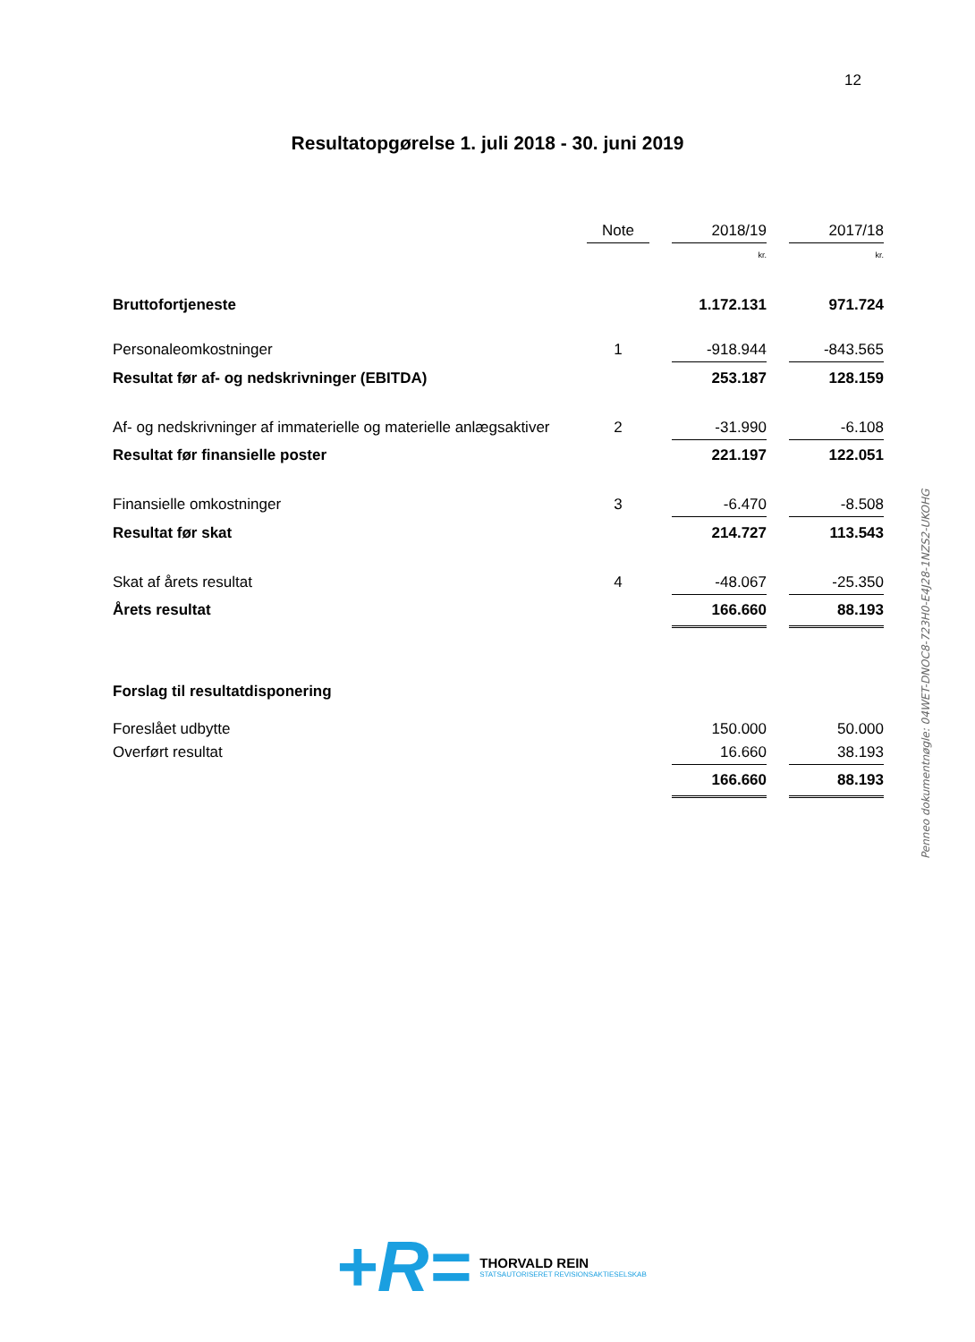12
Resultatopgørelse 1. juli 2018 - 30. juni 2019
| | Note | | 2018/19 | | 2017/18 |
| | | | kr. | | kr. |
| Bruttofortjeneste | | | 1.172.131 | | 971.724 |
| Personaleomkostninger | 1 | | -918.944 | | -843.565 |
| Resultat før af- og nedskrivninger (EBITDA) | | | 253.187 | | 128.159 |
| Af- og nedskrivninger af immaterielle og materielle anlægsaktiver | 2 | | -31.990 | | -6.108 |
| Resultat før finansielle poster | | | 221.197 | | 122.051 |
| Finansielle omkostninger | 3 | | -6.470 | | -8.508 |
| Resultat før skat | | | 214.727 | | 113.543 |
| Skat af årets resultat | 4 | | -48.067 | | -25.350 |
| Årets resultat | | | 166.660 | | 88.193 |
| Forslag til resultatdisponering | | | | | |
| Foreslået udbytte | | | 150.000 | | 50.000 |
| Overført resultat | | | 16.660 | | 38.193 |
| | | | 166.660 | | 88.193 |
Penneo dokumentnøgle: 04WET-DNOC8-723H0-E4J28-1NZS2-UKOHG
+R=
THORVALD REIN
STATSAUTORISERET REVISIONSAKTIESELSKAB